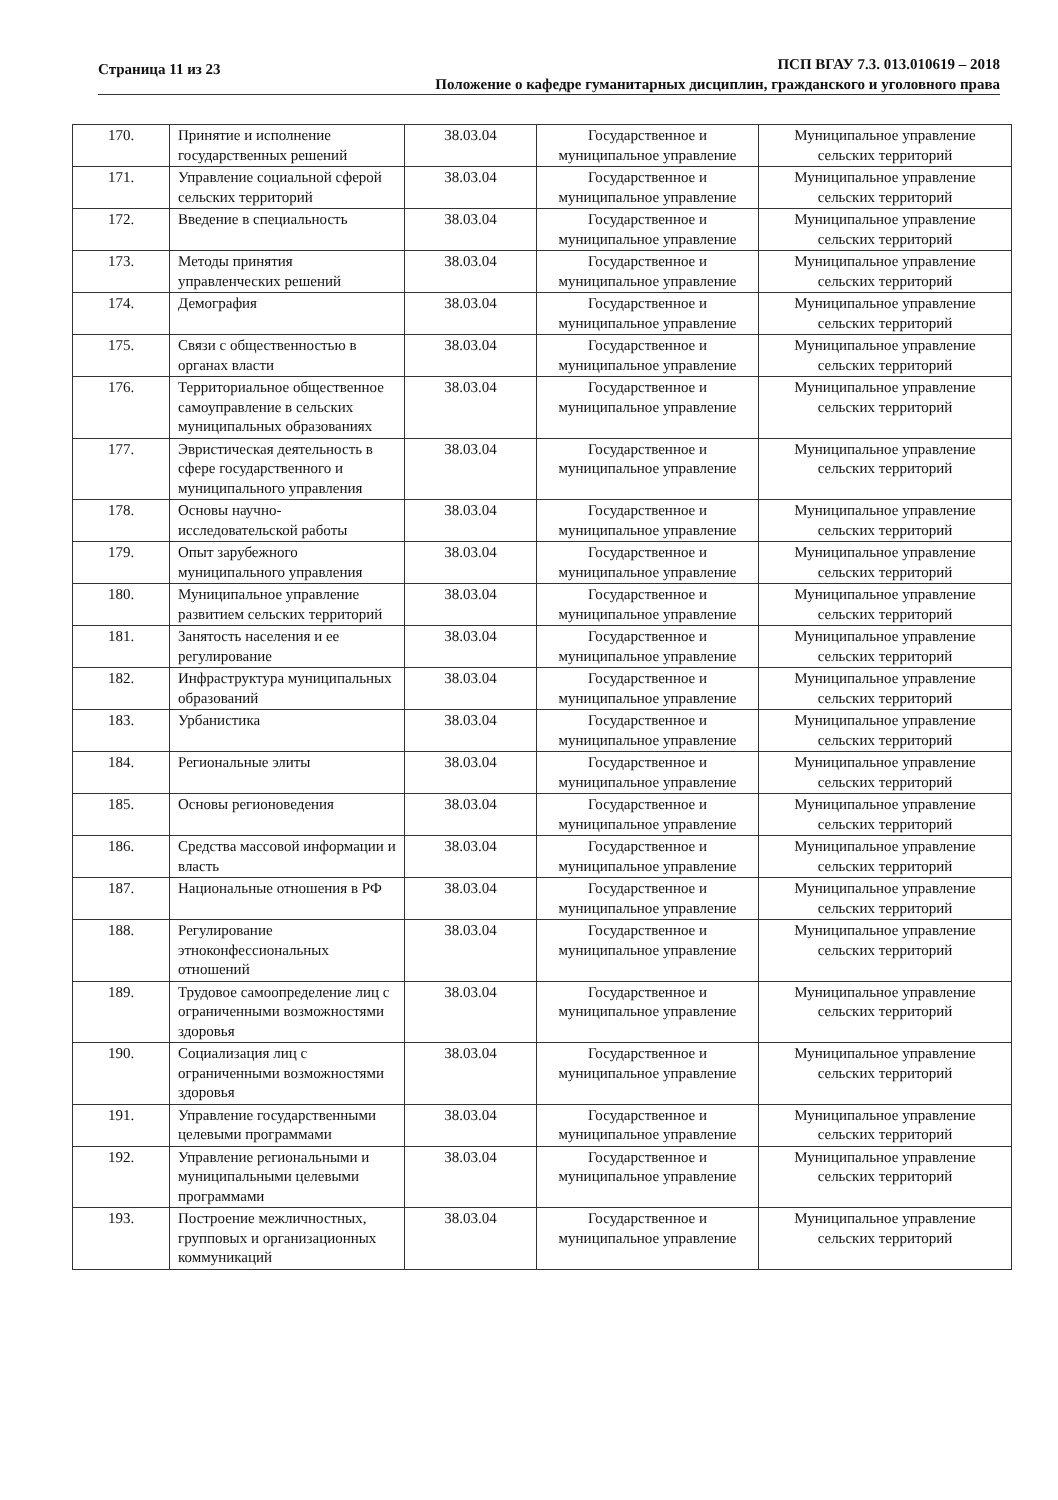Страница 11 из 23
ПСП ВГАУ 7.3. 013.010619 – 2018
Положение о кафедре гуманитарных дисциплин, гражданского и уголовного права
| 170. | Принятие и исполнение государственных решений | 38.03.04 | Государственное и муниципальное управление | Муниципальное управление сельских территорий |
| 171. | Управление социальной сферой сельских территорий | 38.03.04 | Государственное и муниципальное управление | Муниципальное управление сельских территорий |
| 172. | Введение в специальность | 38.03.04 | Государственное и муниципальное управление | Муниципальное управление сельских территорий |
| 173. | Методы принятия управленческих решений | 38.03.04 | Государственное и муниципальное управление | Муниципальное управление сельских территорий |
| 174. | Демография | 38.03.04 | Государственное и муниципальное управление | Муниципальное управление сельских территорий |
| 175. | Связи с общественностью в органах власти | 38.03.04 | Государственное и муниципальное управление | Муниципальное управление сельских территорий |
| 176. | Территориальное общественное самоуправление в сельских муниципальных образованиях | 38.03.04 | Государственное и муниципальное управление | Муниципальное управление сельских территорий |
| 177. | Эвристическая деятельность в сфере государственного и муниципального управления | 38.03.04 | Государственное и муниципальное управление | Муниципальное управление сельских территорий |
| 178. | Основы научно-исследовательской работы | 38.03.04 | Государственное и муниципальное управление | Муниципальное управление сельских территорий |
| 179. | Опыт зарубежного муниципального управления | 38.03.04 | Государственное и муниципальное управление | Муниципальное управление сельских территорий |
| 180. | Муниципальное управление развитием сельских территорий | 38.03.04 | Государственное и муниципальное управление | Муниципальное управление сельских территорий |
| 181. | Занятость населения и ее регулирование | 38.03.04 | Государственное и муниципальное управление | Муниципальное управление сельских территорий |
| 182. | Инфраструктура муниципальных образований | 38.03.04 | Государственное и муниципальное управление | Муниципальное управление сельских территорий |
| 183. | Урбанистика | 38.03.04 | Государственное и муниципальное управление | Муниципальное управление сельских территорий |
| 184. | Региональные элиты | 38.03.04 | Государственное и муниципальное управление | Муниципальное управление сельских территорий |
| 185. | Основы регионоведения | 38.03.04 | Государственное и муниципальное управление | Муниципальное управление сельских территорий |
| 186. | Средства массовой информации и власть | 38.03.04 | Государственное и муниципальное управление | Муниципальное управление сельских территорий |
| 187. | Национальные отношения в РФ | 38.03.04 | Государственное и муниципальное управление | Муниципальное управление сельских территорий |
| 188. | Регулирование этноконфессиональных отношений | 38.03.04 | Государственное и муниципальное управление | Муниципальное управление сельских территорий |
| 189. | Трудовое самоопределение лиц с ограниченными возможностями здоровья | 38.03.04 | Государственное и муниципальное управление | Муниципальное управление сельских территорий |
| 190. | Социализация лиц с ограниченными возможностями здоровья | 38.03.04 | Государственное и муниципальное управление | Муниципальное управление сельских территорий |
| 191. | Управление государственными целевыми программами | 38.03.04 | Государственное и муниципальное управление | Муниципальное управление сельских территорий |
| 192. | Управление региональными и муниципальными целевыми программами | 38.03.04 | Государственное и муниципальное управление | Муниципальное управление сельских территорий |
| 193. | Построение межличностных, групповых и организационных коммуникаций | 38.03.04 | Государственное и муниципальное управление | Муниципальное управление сельских территорий |